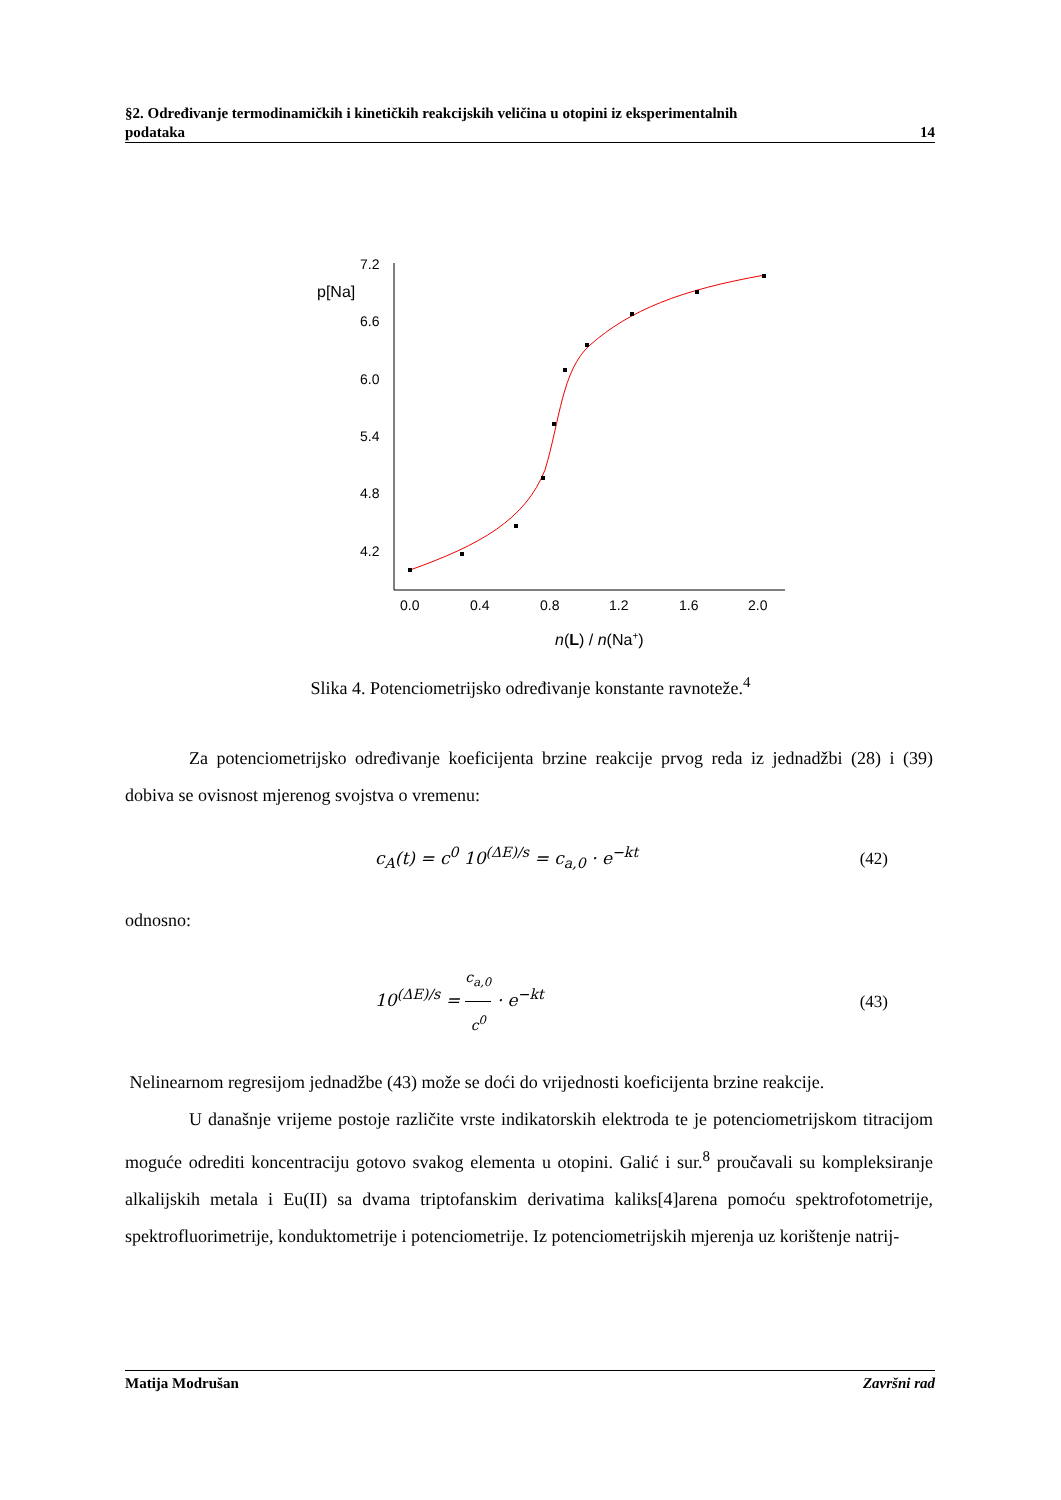§2. Određivanje termodinamičkih i kinetičkih reakcijskih veličina u otopini iz eksperimentalnih
podataka 14
p[Na]
7.2
6.6
6.0
5.4
4.8
4.2
0.0
0.4
0.8
1.2
1.6
2.0
n(L) / n(Na+)
Slika 4. Potenciometrijsko određivanje konstante ravnoteže.<sup>4</sup>
Za potenciometrijsko određivanje koeficijenta brzine reakcije prvog reda iz jednadžbi (28) i (39) dobiva se ovisnost mjerenog svojstva o vremenu:
c<sub>A</sub>(t) = c<sup>0</sup> 10<sup>(ΔE)/s</sup> = c<sub>a,0</sub> · e<sup>−kt</sup> (42)
odnosno:
10<sup>(ΔE)/s</sup> = c<sub>a,0</sub> c<sup>0</sup> · e<sup>−kt</sup> (43)
Nelinearnom regresijom jednadžbe (43) može se doći do vrijednosti koeficijenta brzine reakcije.
U današnje vrijeme postoje različite vrste indikatorskih elektroda te je potenciometrijskom titracijom moguće odrediti koncentraciju gotovo svakog elementa u otopini. Galić i sur.<sup>8</sup> proučavali su kompleksiranje alkalijskih metala i Eu(II) sa dvama triptofanskim derivatima kaliks[4]arena pomoću spektrofotometrije, spektrofluorimetrije, konduktometrije i potenciometrije. Iz potenciometrijskih mjerenja uz korištenje natrij-
Matija Modrušan Završni rad